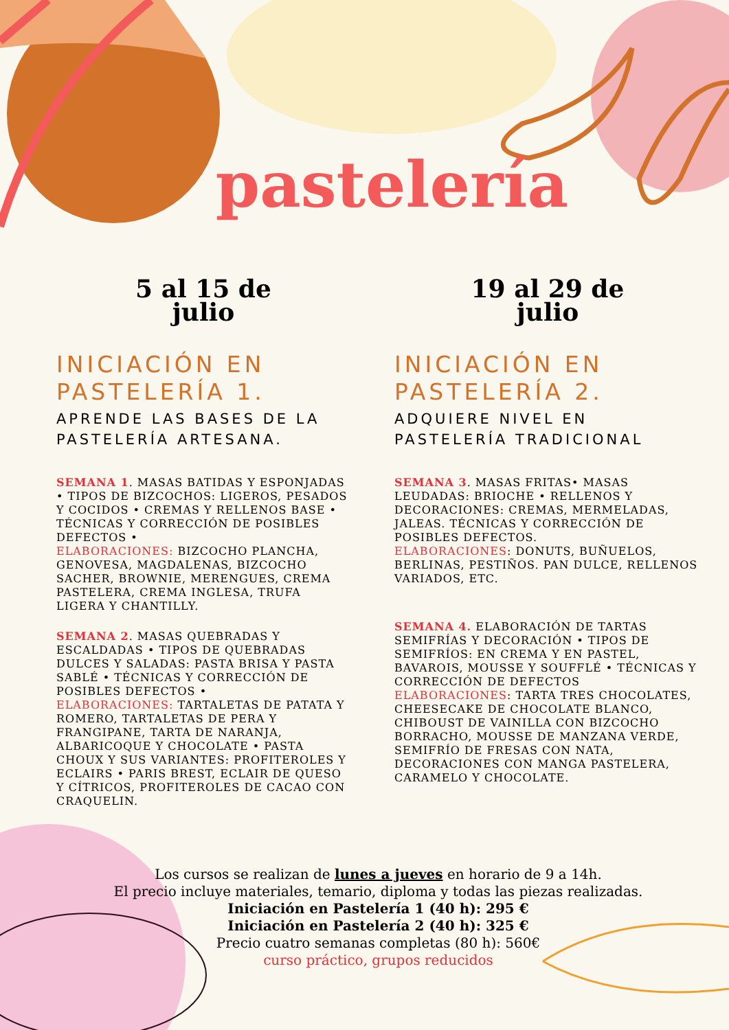pastelería
5 al 15 de
julio
INICIACIÓN EN PASTELERÍA 1.
APRENDE LAS BASES DE LA PASTELERÍA ARTESANA.
SEMANA 1. MASAS BATIDAS Y ESPONJADAS • TIPOS DE BIZCOCHOS: LIGEROS, PESADOS Y COCIDOS • CREMAS Y RELLENOS BASE • TÉCNICAS Y CORRECCIÓN DE POSIBLES DEFECTOS •
ELABORACIONES: BIZCOCHO PLANCHA, GENOVESA, MAGDALENAS, BIZCOCHO SACHER, BROWNIE, MERENGUES, CREMA PASTELERA, CREMA INGLESA, TRUFA LIGERA Y CHANTILLY.
SEMANA 2. MASAS QUEBRADAS Y ESCALDADAS • TIPOS DE QUEBRADAS DULCES Y SALADAS: PASTA BRISA Y PASTA SABLÉ • TÉCNICAS Y CORRECCIÓN DE POSIBLES DEFECTOS •
ELABORACIONES: TARTALETAS DE PATATA Y ROMERO, TARTALETAS DE PERA Y FRANGIPANE, TARTA DE NARANJA, ALBARICOQUE Y CHOCOLATE • PASTA CHOUX Y SUS VARIANTES: PROFITEROLES Y ECLAIRS • PARIS BREST, ECLAIR DE QUESO Y CÍTRICOS, PROFITEROLES DE CACAO CON CRAQUELIN.
19 al 29 de
julio
INICIACIÓN EN PASTELERÍA 2.
ADQUIERE NIVEL EN PASTELERÍA TRADICIONAL
SEMANA 3. MASAS FRITAS• MASAS LEUDADAS: BRIOCHE • RELLENOS Y DECORACIONES: CREMAS, MERMELADAS, JALEAS. TÉCNICAS Y CORRECCIÓN DE POSIBLES DEFECTOS.
ELABORACIONES: DONUTS, BUÑUELOS, BERLINAS, PESTIÑOS. PAN DULCE, RELLENOS VARIADOS, ETC.
SEMANA 4. ELABORACIÓN DE TARTAS SEMIFRÍAS Y DECORACIÓN • TIPOS DE SEMIFRÍOS: EN CREMA Y EN PASTEL, BAVAROIS, MOUSSE Y SOUFFLÉ • TÉCNICAS Y CORRECCIÓN DE DEFECTOS
ELABORACIONES: TARTA TRES CHOCOLATES, CHEESECAKE DE CHOCOLATE BLANCO, CHIBOUST DE VAINILLA CON BIZCOCHO BORRACHO, MOUSSE DE MANZANA VERDE, SEMIFRÍO DE FRESAS CON NATA, DECORACIONES CON MANGA PASTELERA, CARAMELO Y CHOCOLATE.
Los cursos se realizan de lunes a jueves en horario de 9 a 14h.
El precio incluye materiales, temario, diploma y todas las piezas realizadas.
Iniciación en Pastelería 1 (40 h): 295 €
Iniciación en Pastelería 2 (40 h): 325 €
Precio cuatro semanas completas (80 h): 560€
curso práctico, grupos reducidos